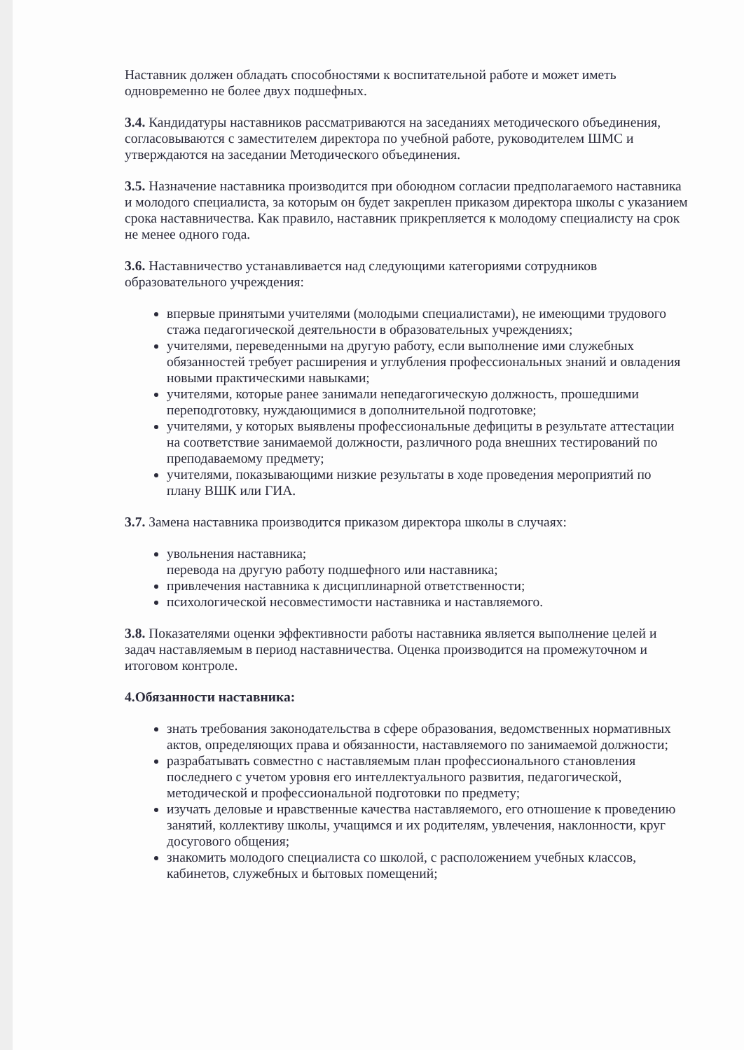Наставник должен обладать способностями к воспитательной работе и может иметь одновременно не более двух подшефных.
3.4. Кандидатуры наставников рассматриваются на заседаниях методического объединения, согласовываются с заместителем директора по учебной работе, руководителем ШМС и утверждаются на заседании Методического объединения.
3.5. Назначение наставника производится при обоюдном согласии предполагаемого наставника и молодого специалиста, за которым он будет закреплен приказом директора школы с указанием срока наставничества. Как правило, наставник прикрепляется к молодому специалисту на срок не менее одного года.
3.6. Наставничество устанавливается над следующими категориями сотрудников образовательного учреждения:
впервые принятыми учителями (молодыми специалистами), не имеющими трудового стажа педагогической деятельности в образовательных учреждениях;
учителями, переведенными на другую работу, если выполнение ими служебных обязанностей требует расширения и углубления профессиональных знаний и овладения новыми практическими навыками;
учителями, которые ранее занимали непедагогическую должность, прошедшими переподготовку, нуждающимися в дополнительной подготовке;
учителями, у которых выявлены профессиональные дефициты в результате аттестации на соответствие занимаемой должности, различного рода внешних тестирований по преподаваемому предмету;
учителями, показывающими низкие результаты в ходе проведения мероприятий по плану ВШК или ГИА.
3.7. Замена наставника производится приказом директора школы в случаях:
увольнения наставника;
перевода на другую работу подшефного или наставника;
привлечения наставника к дисциплинарной ответственности;
психологической несовместимости наставника и наставляемого.
3.8. Показателями оценки эффективности работы наставника является выполнение целей и задач наставляемым в период наставничества. Оценка производится на промежуточном и итоговом контроле.
4.Обязанности наставника:
знать требования законодательства в сфере образования, ведомственных нормативных актов, определяющих права и обязанности, наставляемого по занимаемой должности;
разрабатывать совместно с наставляемым план профессионального становления последнего с учетом уровня его интеллектуального развития, педагогической, методической и профессиональной подготовки по предмету;
изучать деловые и нравственные качества наставляемого, его отношение к проведению занятий, коллективу школы, учащимся и их родителям, увлечения, наклонности, круг досугового общения;
знакомить молодого специалиста со школой, с расположением учебных классов, кабинетов, служебных и бытовых помещений;